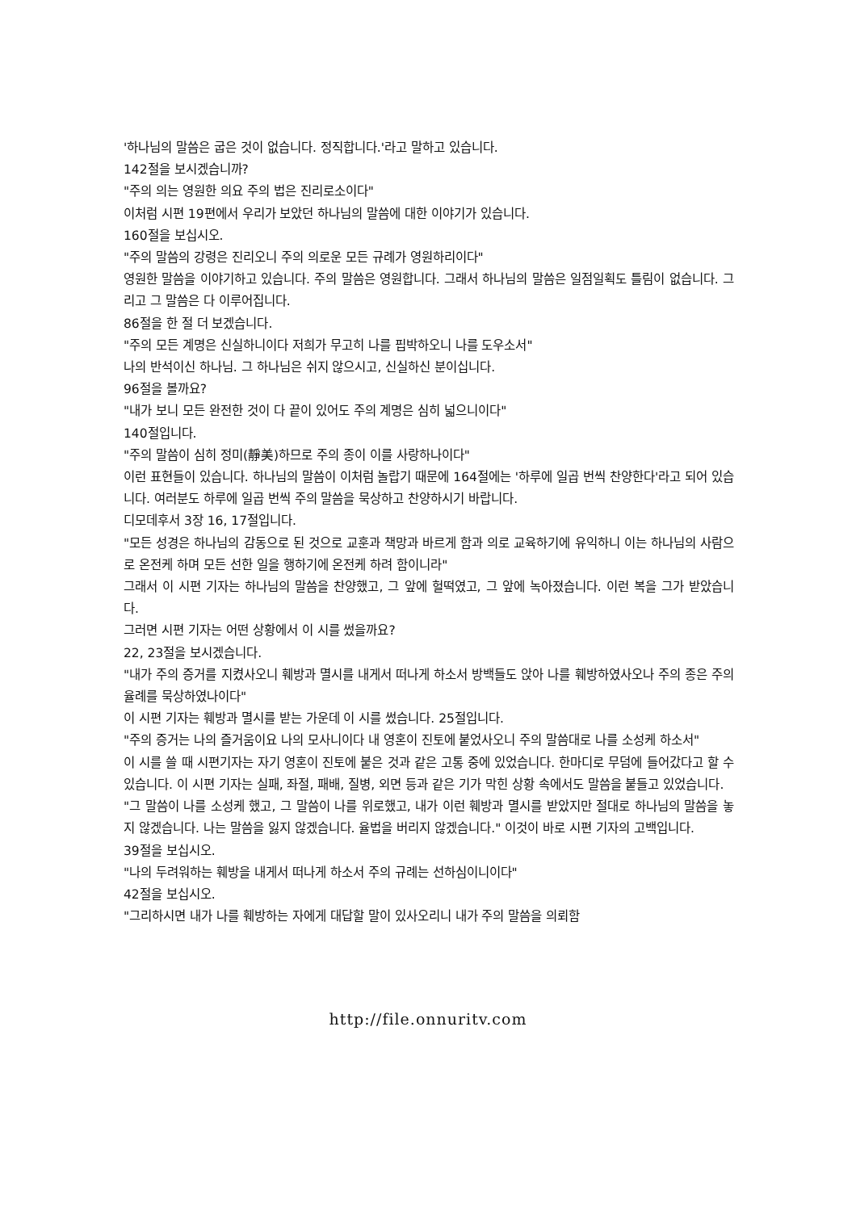'하나님의 말씀은 굽은 것이 없습니다. 정직합니다.'라고 말하고 있습니다.
142절을 보시겠습니까?
"주의 의는 영원한 의요 주의 법은 진리로소이다"
이처럼 시편 19편에서 우리가 보았던 하나님의 말씀에 대한 이야기가 있습니다.
160절을 보십시오.
"주의 말씀의 강령은 진리오니 주의 의로운 모든 규례가 영원하리이다"
영원한 말씀을 이야기하고 있습니다. 주의 말씀은 영원합니다. 그래서 하나님의 말씀은 일점일획도 틀림이 없습니다. 그리고 그 말씀은 다 이루어집니다.
86절을 한 절 더 보겠습니다.
"주의 모든 계명은 신실하니이다 저희가 무고히 나를 핍박하오니 나를 도우소서"
나의 반석이신 하나님. 그 하나님은 쉬지 않으시고, 신실하신 분이십니다.
96절을 볼까요?
"내가 보니 모든 완전한 것이 다 끝이 있어도 주의 계명은 심히 넓으니이다"
140절입니다.
"주의 말씀이 심히 정미(靜美)하므로 주의 종이 이를 사랑하나이다"
이런 표현들이 있습니다. 하나님의 말씀이 이처럼 놀랍기 때문에 164절에는 '하루에 일곱 번씩 찬양한다'라고 되어 있습니다. 여러분도 하루에 일곱 번씩 주의 말씀을 묵상하고 찬양하시기 바랍니다.
디모데후서 3장 16, 17절입니다.
"모든 성경은 하나님의 감동으로 된 것으로 교훈과 책망과 바르게 함과 의로 교육하기에 유익하니 이는 하나님의 사람으로 온전케 하며 모든 선한 일을 행하기에 온전케 하려 함이니라"
그래서 이 시편 기자는 하나님의 말씀을 찬양했고, 그 앞에 헐떡였고, 그 앞에 녹아졌습니다. 이런 복을 그가 받았습니다.
그러면 시편 기자는 어떤 상황에서 이 시를 썼을까요?
22, 23절을 보시겠습니다.
"내가 주의 증거를 지켰사오니 훼방과 멸시를 내게서 떠나게 하소서 방백들도 앉아 나를 훼방하였사오나 주의 종은 주의 율례를 묵상하였나이다"
이 시편 기자는 훼방과 멸시를 받는 가운데 이 시를 썼습니다. 25절입니다.
"주의 증거는 나의 즐거움이요 나의 모사니이다 내 영혼이 진토에 붙었사오니 주의 말씀대로 나를 소성케 하소서"
이 시를 쓸 때 시편기자는 자기 영혼이 진토에 붙은 것과 같은 고통 중에 있었습니다. 한마디로 무덤에 들어갔다고 할 수 있습니다. 이 시편 기자는 실패, 좌절, 패배, 질병, 외면 등과 같은 기가 막힌 상황 속에서도 말씀을 붙들고 있었습니다.
"그 말씀이 나를 소성케 했고, 그 말씀이 나를 위로했고, 내가 이런 훼방과 멸시를 받았지만 절대로 하나님의 말씀을 놓지 않겠습니다. 나는 말씀을 잃지 않겠습니다. 율법을 버리지 않겠습니다." 이것이 바로 시편 기자의 고백입니다.
39절을 보십시오.
"나의 두려워하는 훼방을 내게서 떠나게 하소서 주의 규례는 선하심이니이다"
42절을 보십시오.
"그리하시면 내가 나를 훼방하는 자에게 대답할 말이 있사오리니 내가 주의 말씀을 의뢰함
http://file.onnuritv.com